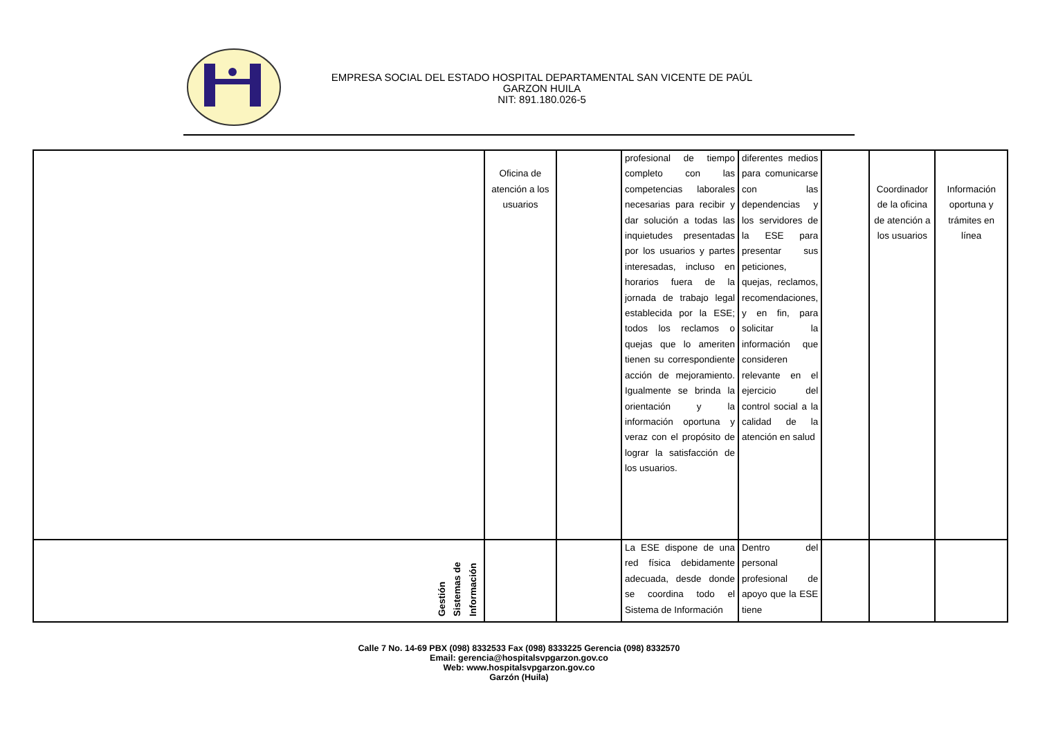EMPRESA SOCIAL DEL ESTADO HOSPITAL DEPARTAMENTAL SAN VICENTE DE PAÚL
GARZON HUILA
NIT: 891.180.026-5
| | Oficina de atención a los usuarios | | profesional de tiempo completo con las competencias laborales necesarias para recibir y dar solución a todas las inquietudes presentadas por los usuarios y partes interesadas, incluso en horarios fuera de la jornada de trabajo legal establecida por la ESE; todos los reclamos o quejas que lo ameriten tienen su correspondiente acción de mejoramiento. Igualmente se brinda la orientación y la información oportuna y veraz con el propósito de lograr la satisfacción de los usuarios. | diferentes medios para comunicarse con las dependencias y los servidores de la ESE para presentar sus peticiones, quejas, reclamos, recomendaciones, y en fin, para solicitar la información que consideren relevante en el ejercicio del control social a la calidad de la atención en salud | | Coordinador de la oficina de atención a los usuarios | Información oportuna y trámites en línea |
| Gestión Sistemas de Información | | | La ESE dispone de una red física debidamente adecuada, desde donde se coordina todo el Sistema de Información | Dentro del personal profesional de apoyo que la ESE tiene | | | |
Calle 7 No. 14-69 PBX (098) 8332533 Fax (098) 8333225 Gerencia (098) 8332570
Email: gerencia@hospitalsvpgarzon.gov.co
Web: www.hospitalsvpgarzon.gov.co
Garzón (Huila)